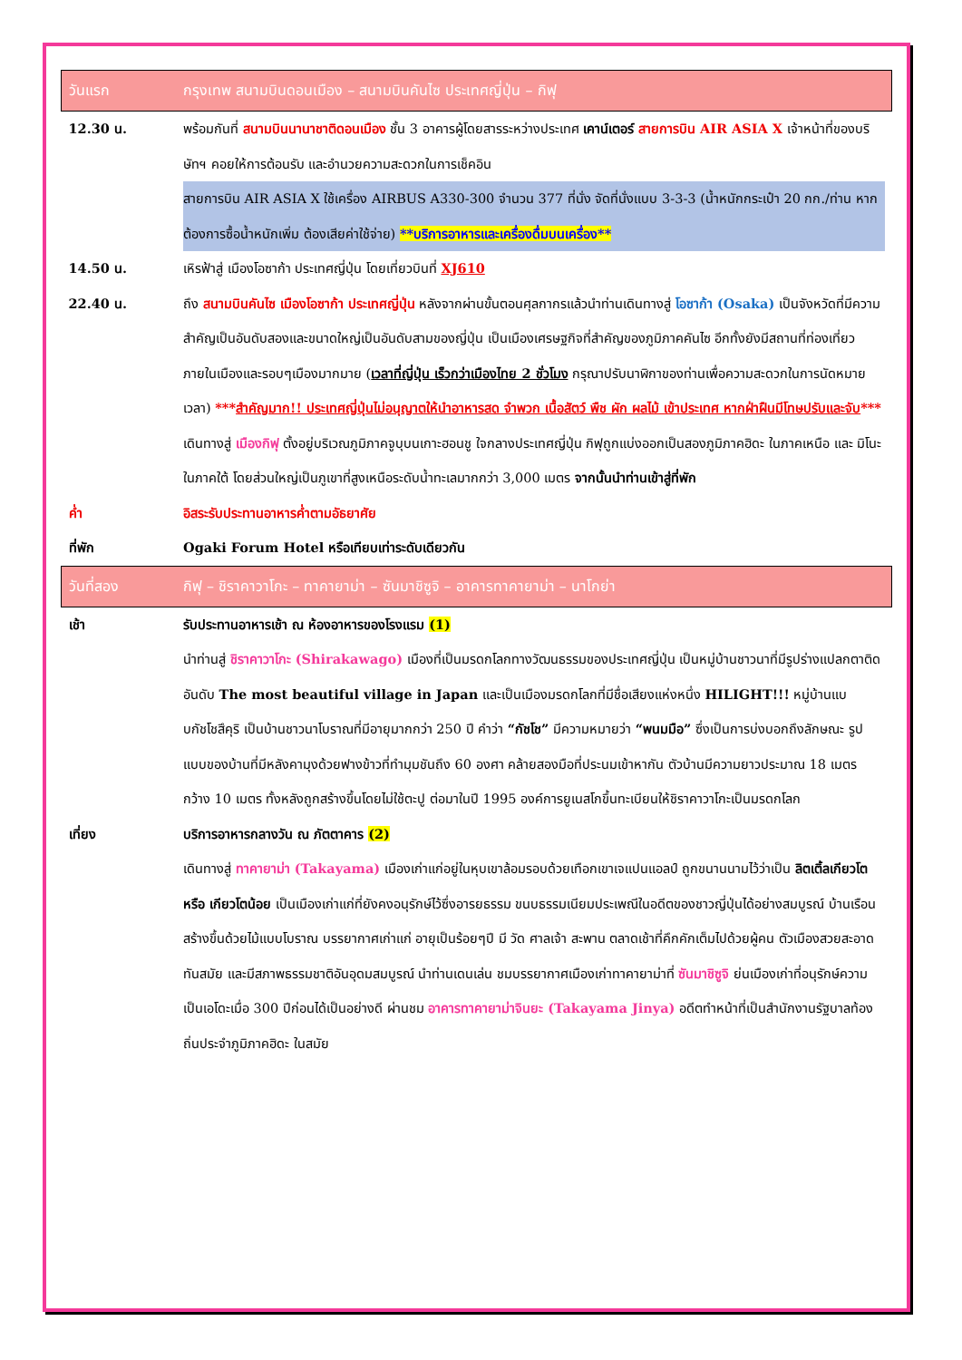| วันแรก | กรุงเทพ สนามบินดอนเมือง – สนามบินคันไซ ประเทศญี่ปุ่น – กิฟุ |
| 12.30 น. | พร้อมกันที่ สนามบินนานาชาติดอนเมือง ชั้น 3 อาคารผู้โดยสารระหว่างประเทศ เคาน์เตอร์ สายการบิน AIR ASIA X เจ้าหน้าที่ของบริษัทฯ คอยให้การต้อนรับ และอำนวยความสะดวกในการเช็คอิน สายการบิน AIR ASIA X ใช้เครื่อง AIRBUS A330-300 จำนวน 377 ที่นั่ง จัดที่นั่งแบบ 3-3-3 (น้ำหนักกระเป๋า 20 กก./ท่าน หากต้องการซื้อน้ำหนักเพิ่ม ต้องเสียค่าใช้จ่าย) **บริการอาหารและเครื่องดื่มบนเครื่อง** |
| 14.50 น. | เหิรฟ้าสู่ เมืองโอซาก้า ประเทศญี่ปุ่น โดยเที่ยวบินที่ XJ610 |
| 22.40 น. | ถึง สนามบินคันไซ เมืองโอซาก้า ประเทศญี่ปุ่น หลังจากผ่านขั้นตอนศุลกากรแล้วนำท่านเดินทางสู่ โอซาก้า (Osaka) เป็นจังหวัดที่มีความสำคัญเป็นอันดับสองและขนาดใหญ่เป็นอันดับสามของญี่ปุ่น เป็นเมืองเศรษฐกิจที่สำคัญของภูมิภาคคันไซ อีกทั้งยังมีสถานที่ท่องเที่ยวภายในเมืองและรอบๆเมืองมากมาย ( เวลาที่ญี่ปุ่น เร็วกว่าเมืองไทย 2 ชั่วโมง กรุณาปรับนาฬิกาของท่านเพื่อความสะดวกในการนัดหมายเวลา) *** สำคัญมาก!! ประเทศญี่ปุ่นไม่อนุญาตให้นำอาหารสด จำพวก เนื้อสัตว์ พืช ผัก ผลไม้ เข้าประเทศ หากฝ่าฝืนมีโทษปรับและจับ *** เดินทางสู่ เมืองกิฟุ ตั้งอยู่บริเวณภูมิภาคจูบุบนเกาะฮอนชู ใจกลางประเทศญี่ปุ่น กิฟุถูกแบ่งออกเป็นสองภูมิภาคฮิดะ ในภาคเหนือ และ มิโนะ ในภาคใต้ โดยส่วนใหญ่เป็นภูเขาที่สูงเหนือระดับน้ำทะเลมากกว่า 3,000 เมตร จากนั้นนำท่านเข้าสู่ที่พัก |
| ค่ำ | อิสระรับประทานอาหารค่ำตามอัธยาศัย |
| ที่พัก | Ogaki Forum Hotel หรือเทียบเท่าระดับเดียวกัน |
| วันที่สอง | กิฟุ – ชิราคาวาโกะ – ทาคายาม่า – ซันมาชิซูจิ – อาคารทาคายาม่า – นาโกย่า |
| เช้า | รับประทานอาหารเช้า ณ ห้องอาหารของโรงแรม (1) นำท่านสู่ ชิราคาวาโกะ (Shirakawago) เมืองที่เป็นมรดกโลกทางวัฒนธรรมของประเทศญี่ปุ่น เป็นหมู่บ้านชาวนาที่มีรูปร่างแปลกตาติดอันดับ The most beautiful village in Japan และเป็นเมืองมรดกโลกที่มีชื่อเสียงแห่งหนึ่ง HILIGHT!!! หมู่บ้านแบบกัชโชสึคุริ เป็นบ้านชาวนาโบราณที่มีอายุมากกว่า 250 ปี คำว่า “กัชโช” มีความหมายว่า “พนมมือ” ซึ่งเป็นการบ่งบอกถึงลักษณะ รูปแบบของบ้านที่มีหลังคามุงด้วยฟางข้าวที่ทำมุมชันถึง 60 องศา คล้ายสองมือที่ประนมเข้าหากัน ตัวบ้านมีความยาวประมาณ 18 เมตร กว้าง 10 เมตร ทั้งหลังถูกสร้างขึ้นโดยไม่ใช้ตะปู ต่อมาในปี 1995 องค์การยูเนสโกขึ้นทะเบียนให้ชิราคาวาโกะเป็นมรดกโลก |
| เที่ยง | บริการอาหารกลางวัน ณ ภัตตาคาร (2) เดินทางสู่ ทาคายาม่า (Takayama) เมืองเก่าแก่อยู่ในหุบเขาล้อมรอบด้วยเทือกเขาเจแปนแอลป์ ถูกขนานนามไว้ว่าเป็น ลิตเติ้ลเกียวโต หรือ เกียวโตน้อย เป็นเมืองเก่าแก่ที่ยังคงอนุรักษ์ไว้ซึ่งอารยธรรม ขนบธรรมเนียมประเพณีในอดีตของชาวญี่ปุ่นได้อย่างสมบูรณ์ บ้านเรือนสร้างขึ้นด้วยไม้แบบโบราณ บรรยากาศเก่าแก่ อายุเป็นร้อยๆปี มี วัด ศาลเจ้า สะพาน ตลาดเช้าที่คึกคักเต็มไปด้วยผู้คน ตัวเมืองสวยสะอาด ทันสมัย และมีสภาพธรรมชาติอันอุดมสมบูรณ์ นำท่านเดนเล่น ชมบรรยากาศเมืองเก่าทาคายาม่าที่ ซันมาชิซูจิ ย่นเมืองเก่าที่อนุรักษ์ความเป็นเอโดะเมื่อ 300 ปีก่อนได้เป็นอย่างดี ผ่านชม อาคารทาคายาม่าจินยะ (Takayama Jinya) อดีตทำหน้าที่เป็นสำนักงานรัฐบาลท้องถิ่นประจำภูมิภาคฮิดะ ในสมัย |